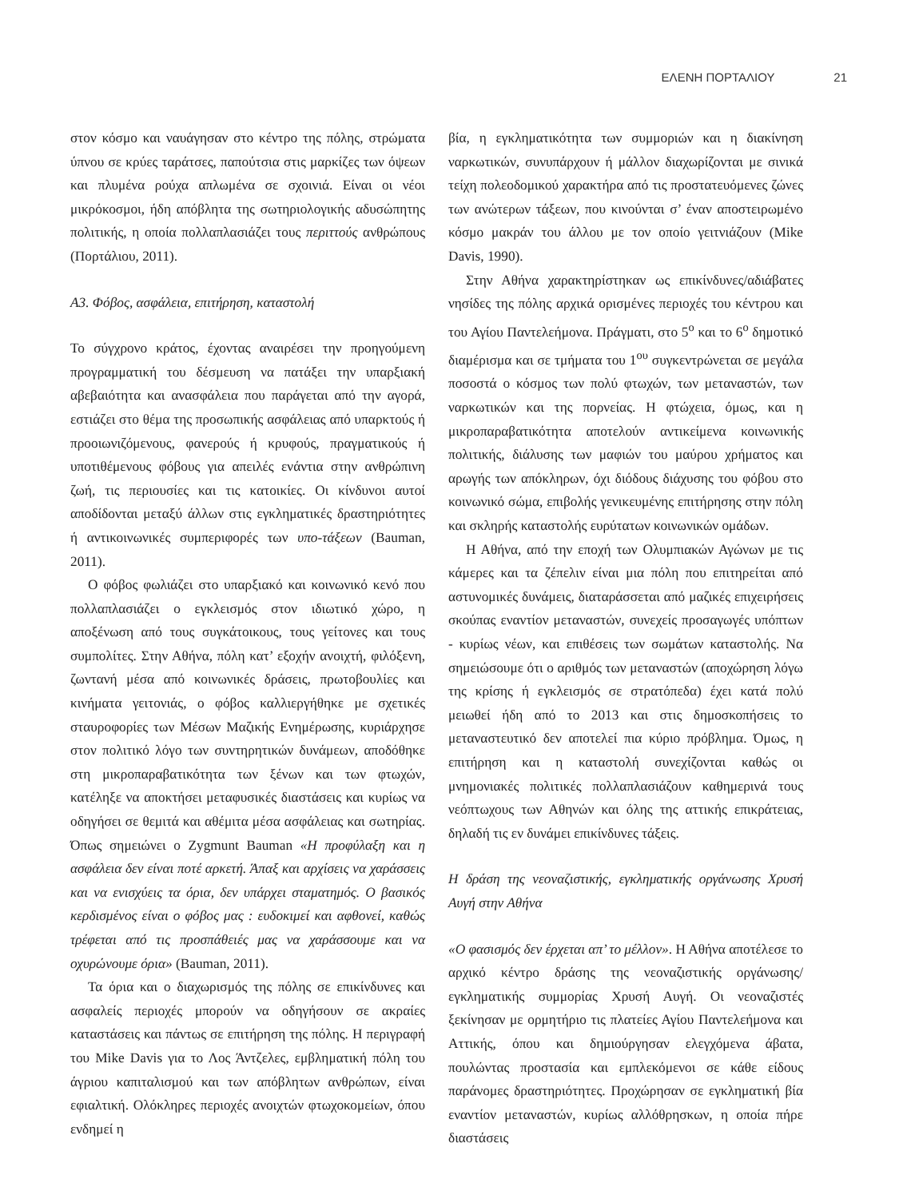ΕΛΕΝΗ ΠΟΡΤΑΛΙΟΥ 21
στον κόσμο και ναυάγησαν στο κέντρο της πόλης, στρώματα ύπνου σε κρύες ταράτσες, παπούτσια στις μαρκίζες των όψεων και πλυμένα ρούχα απλωμένα σε σχοινιά. Είναι οι νέοι μικρόκοσμοι, ήδη απόβλητα της σωτηριολογικής αδυσώπητης πολιτικής, η οποία πολλαπλασιάζει τους περιττούς ανθρώπους (Πορτάλιου, 2011).
Α3. Φόβος, ασφάλεια, επιτήρηση, καταστολή
Το σύγχρονο κράτος, έχοντας αναιρέσει την προηγούμενη προγραμματική του δέσμευση να πατάξει την υπαρξιακή αβεβαιότητα και ανασφάλεια που παράγεται από την αγορά, εστιάζει στο θέμα της προσωπικής ασφάλειας από υπαρκτούς ή προοιωνιζόμενους, φανερούς ή κρυφούς, πραγματικούς ή υποτιθέμενους φόβους για απειλές ενάντια στην ανθρώπινη ζωή, τις περιουσίες και τις κατοικίες. Οι κίνδυνοι αυτοί αποδίδονται μεταξύ άλλων στις εγκληματικές δραστηριότητες ή αντικοινωνικές συμπεριφορές των υπο-τάξεων (Bauman, 2011).
Ο φόβος φωλιάζει στο υπαρξιακό και κοινωνικό κενό που πολλαπλασιάζει ο εγκλεισμός στον ιδιωτικό χώρο, η αποξένωση από τους συγκάτοικους, τους γείτονες και τους συμπολίτες. Στην Αθήνα, πόλη κατ’ εξοχήν ανοιχτή, φιλόξενη, ζωντανή μέσα από κοινωνικές δράσεις, πρωτοβουλίες και κινήματα γειτονιάς, ο φόβος καλλιεργήθηκε με σχετικές σταυροφορίες των Μέσων Μαζικής Ενημέρωσης, κυριάρχησε στον πολιτικό λόγο των συντηρητικών δυνάμεων, αποδόθηκε στη μικροπαραβατικότητα των ξένων και των φτωχών, κατέληξε να αποκτήσει μεταφυσικές διαστάσεις και κυρίως να οδηγήσει σε θεμιτά και αθέμιτα μέσα ασφάλειας και σωτηρίας. Όπως σημειώνει ο Zygmunt Bauman «Η προφύλαξη και η ασφάλεια δεν είναι ποτέ αρκετή. Άπαξ και αρχίσεις να χαράσσεις και να ενισχύεις τα όρια, δεν υπάρχει σταματημός. Ο βασικός κερδισμένος είναι ο φόβος μας : ευδοκιμεί και αφθονεί, καθώς τρέφεται από τις προσπάθειές μας να χαράσσουμε και να οχυρώνουμε όρια» (Bauman, 2011).
Τα όρια και ο διαχωρισμός της πόλης σε επικίνδυνες και ασφαλείς περιοχές μπορούν να οδηγήσουν σε ακραίες καταστάσεις και πάντως σε επιτήρηση της πόλης. Η περιγραφή του Mike Davis για το Λος Άντζελες, εμβληματική πόλη του άγριου καπιταλισμού και των απόβλητων ανθρώπων, είναι εφιαλτική. Ολόκληρες περιοχές ανοιχτών φτωχοκομείων, όπου ενδημεί η
βία, η εγκληματικότητα των συμμοριών και η διακίνηση ναρκωτικών, συνυπάρχουν ή μάλλον διαχωρίζονται με σινικά τείχη πολεοδομικού χαρακτήρα από τις προστατευόμενες ζώνες των ανώτερων τάξεων, που κινούνται σ’ έναν αποστειρωμένο κόσμο μακράν του άλλου με τον οποίο γειτνιάζουν (Mike Davis, 1990).
Στην Αθήνα χαρακτηρίστηκαν ως επικίνδυνες/αδιάβατες νησίδες της πόλης αρχικά ορισμένες περιοχές του κέντρου και του Αγίου Παντελεήμονα. Πράγματι, στο 5<sup>ο</sup> και το 6<sup>ο</sup> δημοτικό διαμέρισμα και σε τμήματα του 1<sup>ου</sup> συγκεντρώνεται σε μεγάλα ποσοστά ο κόσμος των πολύ φτωχών, των μεταναστών, των ναρκωτικών και της πορνείας. Η φτώχεια, όμως, και η μικροπαραβατικότητα αποτελούν αντικείμενα κοινωνικής πολιτικής, διάλυσης των μαφιών του μαύρου χρήματος και αρωγής των απόκληρων, όχι διόδους διάχυσης του φόβου στο κοινωνικό σώμα, επιβολής γενικευμένης επιτήρησης στην πόλη και σκληρής καταστολής ευρύτατων κοινωνικών ομάδων.
Η Αθήνα, από την εποχή των Ολυμπιακών Αγώνων με τις κάμερες και τα ζέπελιν είναι μια πόλη που επιτηρείται από αστυνομικές δυνάμεις, διαταράσσεται από μαζικές επιχειρήσεις σκούπας εναντίον μεταναστών, συνεχείς προσαγωγές υπόπτων - κυρίως νέων, και επιθέσεις των σωμάτων καταστολής. Να σημειώσουμε ότι ο αριθμός των μεταναστών (αποχώρηση λόγω της κρίσης ή εγκλεισμός σε στρατόπεδα) έχει κατά πολύ μειωθεί ήδη από το 2013 και στις δημοσκοπήσεις το μεταναστευτικό δεν αποτελεί πια κύριο πρόβλημα. Όμως, η επιτήρηση και η καταστολή συνεχίζονται καθώς οι μνημονιακές πολιτικές πολλαπλασιάζουν καθημερινά τους νεόπτωχους των Αθηνών και όλης της αττικής επικράτειας, δηλαδή τις εν δυνάμει επικίνδυνες τάξεις.
Η δράση της νεοναζιστικής, εγκληματικής οργάνωσης Χρυσή Αυγή στην Αθήνα
«Ο φασισμός δεν έρχεται απ’ το μέλλον». Η Αθήνα αποτέλεσε το αρχικό κέντρο δράσης της νεοναζιστικής οργάνωσης/εγκληματικής συμμορίας Χρυσή Αυγή. Οι νεοναζιστές ξεκίνησαν με ορμητήριο τις πλατείες Αγίου Παντελεήμονα και Αττικής, όπου και δημιούργησαν ελεγχόμενα άβατα, πουλώντας προστασία και εμπλεκόμενοι σε κάθε είδους παράνομες δραστηριότητες. Προχώρησαν σε εγκληματική βία εναντίον μεταναστών, κυρίως αλλόθρησκων, η οποία πήρε διαστάσεις